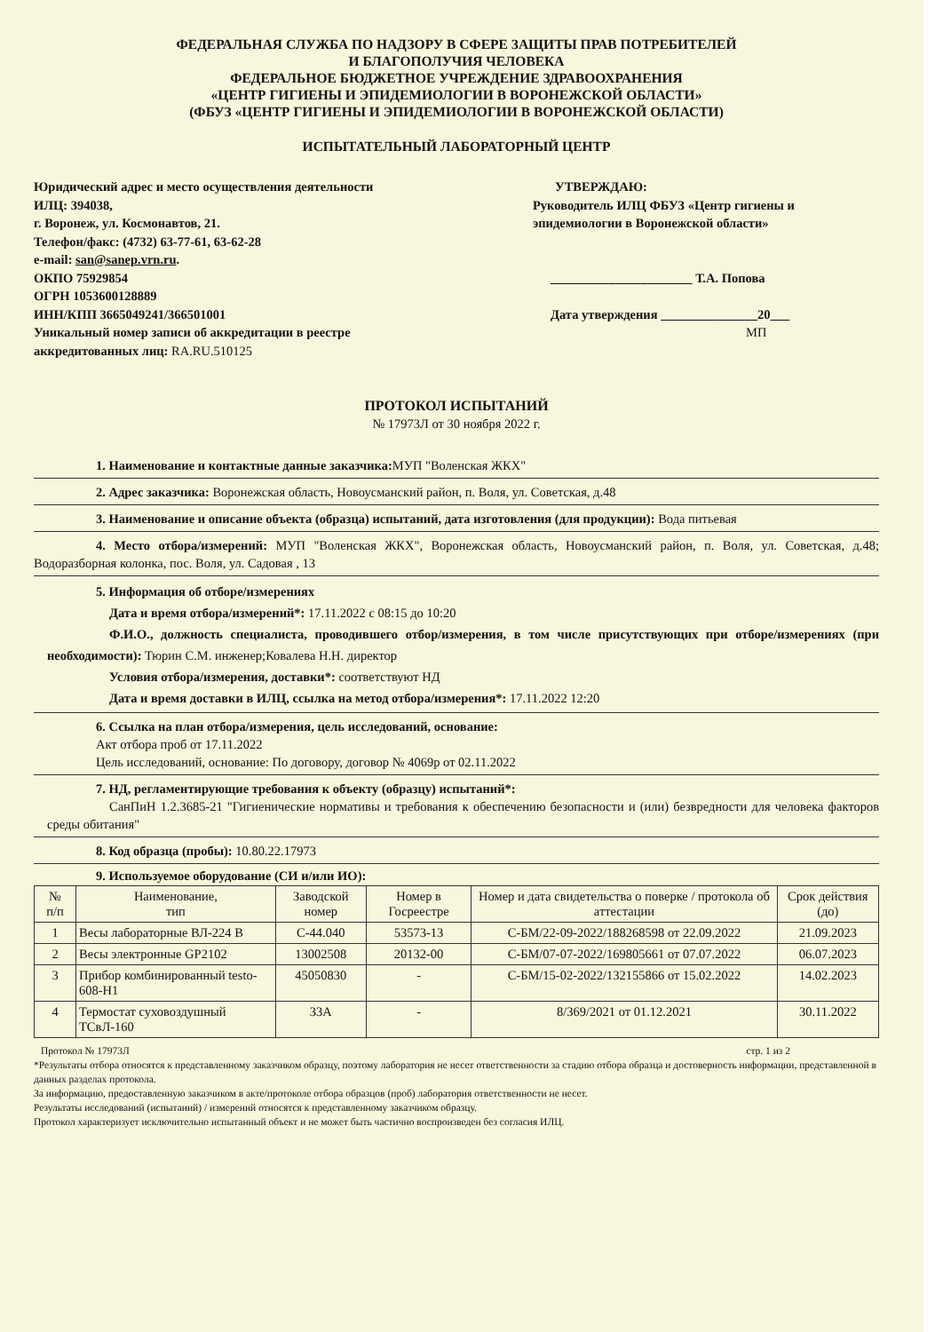ФЕДЕРАЛЬНАЯ СЛУЖБА ПО НАДЗОРУ В СФЕРЕ ЗАЩИТЫ ПРАВ ПОТРЕБИТЕЛЕЙ
И БЛАГОПОЛУЧИЯ ЧЕЛОВЕКА
ФЕДЕРАЛЬНОЕ БЮДЖЕТНОЕ УЧРЕЖДЕНИЕ ЗДРАВООХРАНЕНИЯ
«ЦЕНТР ГИГИЕНЫ И ЭПИДЕМИОЛОГИИ В ВОРОНЕЖСКОЙ ОБЛАСТИ»
(ФБУЗ «ЦЕНТР ГИГИЕНЫ И ЭПИДЕМИОЛОГИИ В ВОРОНЕЖСКОЙ ОБЛАСТИ)
ИСПЫТАТЕЛЬНЫЙ ЛАБОРАТОРНЫЙ ЦЕНТР
Юридический адрес и место осуществления деятельности ИЛЦ: 394038,
г. Воронеж, ул. Космонавтов, 21.
Телефон/факс: (4732) 63-77-61, 63-62-28
e-mail: san@sanep.vrn.ru.
ОКПО 75929854
ОГРН 1053600128889
ИНН/КПП 3665049241/366501001
Уникальный номер записи об аккредитации в реестре аккредитованных лиц: RA.RU.510125
УТВЕРЖДАЮ:
Руководитель ИЛЦ ФБУЗ «Центр гигиены и эпидемиологии в Воронежской области»
______________________ Т.А. Попова
Дата утверждения _______________20___
МП
ПРОТОКОЛ ИСПЫТАНИЙ
№ 17973Л от 30 ноября 2022 г.
1. Наименование и контактные данные заказчика: МУП "Воленская ЖКХ"
2. Адрес заказчика: Воронежская область, Новоусманский район, п. Воля, ул. Советская, д.48
3. Наименование и описание объекта (образца) испытаний, дата изготовления (для продукции): Вода питьевая
4. Место отбора/измерений: МУП "Воленская ЖКХ", Воронежская область, Новоусманский район, п. Воля, ул. Советская, д.48; Водоразборная колонка, пос. Воля, ул. Садовая , 13
5. Информация об отборе/измерениях
Дата и время отбора/измерений*: 17.11.2022 с 08:15 до 10:20
Ф.И.О., должность специалиста, проводившего отбор/измерения, в том числе присутствующих при отборе/измерениях (при необходимости): Тюрин С.М. инженер;Ковалева Н.Н. директор
Условия отбора/измерения, доставки*: соответствуют НД
Дата и время доставки в ИЛЦ, ссылка на метод отбора/измерения*: 17.11.2022 12:20
6. Ссылка на план отбора/измерения, цель исследований, основание:
Акт отбора проб от 17.11.2022
Цель исследований, основание: По договору, договор № 4069р от 02.11.2022
7. НД, регламентирующие требования к объекту (образцу) испытаний*:
СанПиН 1.2.3685-21 "Гигиенические нормативы и требования к обеспечению безопасности и (или) безвредности для человека факторов среды обитания"
8. Код образца (пробы): 10.80.22.17973
9. Используемое оборудование (СИ и/или ИО):
| № п/п | Наименование, тип | Заводской номер | Номер в Госреестре | Номер и дата свидетельства о поверке / протокола об аттестации | Срок действия (до) |
| --- | --- | --- | --- | --- | --- |
| 1 | Весы лабораторные ВЛ-224 В | С-44.040 | 53573-13 | С-БМ/22-09-2022/188268598 от 22.09.2022 | 21.09.2023 |
| 2 | Весы электронные GP2102 | 13002508 | 20132-00 | С-БМ/07-07-2022/169805661 от 07.07.2022 | 06.07.2023 |
| 3 | Прибор комбинированный testo-608-H1 | 45050830 | - | С-БМ/15-02-2022/132155866 от 15.02.2022 | 14.02.2023 |
| 4 | Термостат суховоздушный ТСвЛ-160 | 33А | - | 8/369/2021 от 01.12.2021 | 30.11.2022 |
Протокол № 17973Л стр. 1 из 2
*Результаты отбора относятся к представленному заказчиком образцу, поэтому лаборатория не несет ответственности за стадию отбора образца и достоверность информации, представленной в данных разделах протокола.
За информацию, предоставленную заказчиком в акте/протоколе отбора образцов (проб) лаборатория ответственности не несет.
Результаты исследований (испытаний) / измерений относятся к представленному заказчиком образцу.
Протокол характеризует исключительно испытанный объект и не может быть частично воспроизведен без согласия ИЛЦ.